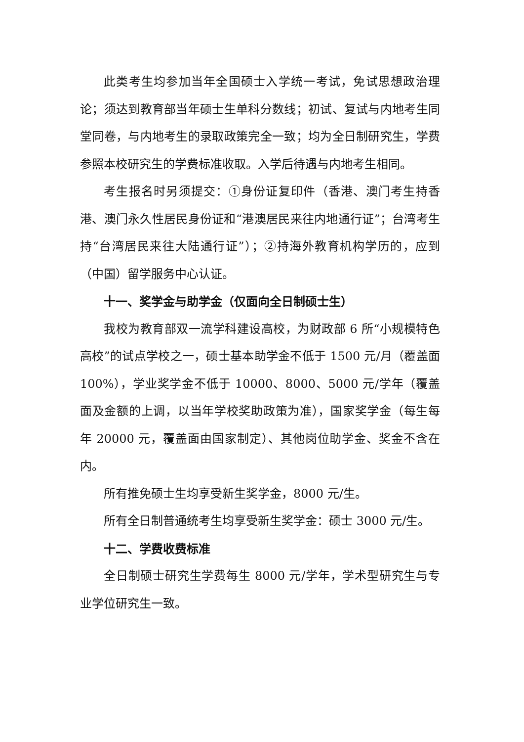此类考生均参加当年全国硕士入学统一考试，免试思想政治理论；须达到教育部当年硕士生单科分数线；初试、复试与内地考生同堂同卷，与内地考生的录取政策完全一致；均为全日制研究生，学费参照本校研究生的学费标准收取。入学后待遇与内地考生相同。
考生报名时另须提交：①身份证复印件（香港、澳门考生持香港、澳门永久性居民身份证和“港澳居民来往内地通行证”；台湾考生持“台湾居民来往大陆通行证”）；②持海外教育机构学历的，应到（中国）留学服务中心认证。
十一、奖学金与助学金（仅面向全日制硕士生）
我校为教育部双一流学科建设高校，为财政部 6 所“小规模特色高校”的试点学校之一，硕士基本助学金不低于 1500 元/月（覆盖面 100%），学业奖学金不低于 10000、8000、5000 元/学年（覆盖面及金额的上调，以当年学校奖助政策为准），国家奖学金（每生每年 20000 元，覆盖面由国家制定）、其他岗位助学金、奖金不含在内。
所有推免硕士生均享受新生奖学金，8000 元/生。
所有全日制普通统考生均享受新生奖学金：硕士 3000 元/生。
十二、学费收费标准
全日制硕士研究生学费每生 8000 元/学年，学术型研究生与专业学位研究生一致。